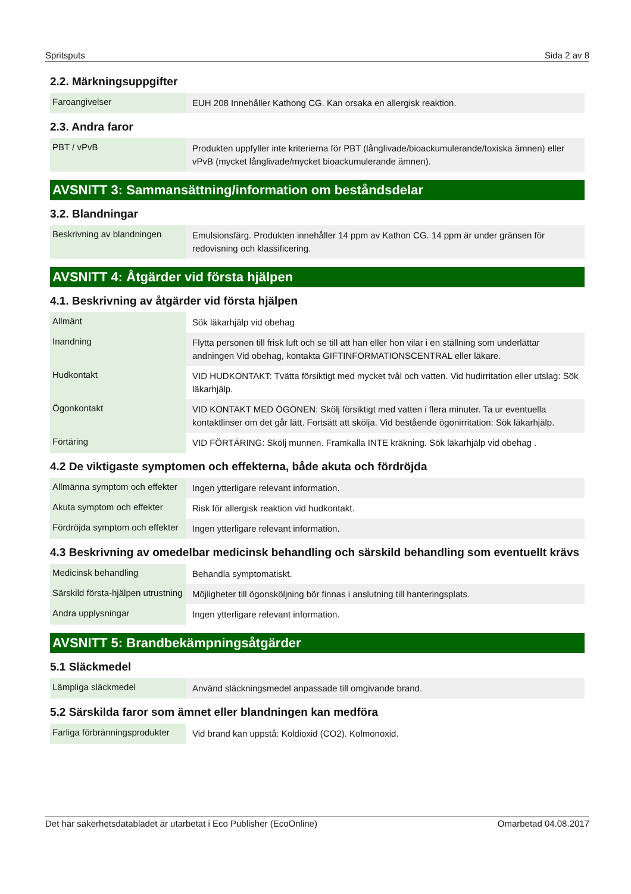Spritsputs Sida 2 av 8
2.2. Märkningsuppgifter
| Faroangivelser | EUH 208 Innehåller Kathong CG. Kan orsaka en allergisk reaktion. |
2.3. Andra faror
| PBT / vPvB | Produkten uppfyller inte kriterierna för PBT (långlivade/bioackumulerande/toxiska ämnen) eller vPvB (mycket långlivade/mycket bioackumulerande ämnen). |
AVSNITT 3: Sammansättning/information om beståndsdelar
3.2. Blandningar
| Beskrivning av blandningen | Emulsionsfärg. Produkten innehåller 14 ppm av Kathon CG. 14 ppm är under gränsen för redovisning och klassificering. |
AVSNITT 4: Åtgärder vid första hjälpen
4.1. Beskrivning av åtgärder vid första hjälpen
| Allmänt | Sök läkarhjälp vid obehag |
| Inandning | Flytta personen till frisk luft och se till att han eller hon vilar i en ställning som underlättar andningen Vid obehag, kontakta GIFTINFORMATIONSCENTRAL eller läkare. |
| Hudkontakt | VID HUDKONTAKT: Tvätta försiktigt med mycket tvål och vatten. Vid hudirritation eller utslag: Sök läkarhjälp. |
| Ögonkontakt | VID KONTAKT MED ÖGONEN: Skölj försiktigt med vatten i flera minuter. Ta ur eventuella kontaktlinser om det går lätt. Fortsätt att skölja. Vid bestående ögonirritation: Sök läkarhjälp. |
| Förtäring | VID FÖRTÄRING: Skölj munnen. Framkalla INTE kräkning. Sök läkarhjälp vid obehag . |
4.2 De viktigaste symptomen och effekterna, både akuta och fördröjda
| Allmänna symptom och effekter | Ingen ytterligare relevant information. |
| Akuta symptom och effekter | Risk för allergisk reaktion vid hudkontakt. |
| Fördröjda symptom och effekter | Ingen ytterligare relevant information. |
4.3 Beskrivning av omedelbar medicinsk behandling och särskild behandling som eventuellt krävs
| Medicinsk behandling | Behandla symptomatiskt. |
| Särskild första-hjälpen utrustning | Möjligheter till ögonsköljning bör finnas i anslutning till hanteringsplats. |
| Andra upplysningar | Ingen ytterligare relevant information. |
AVSNITT 5: Brandbekämpningsåtgärder
5.1 Släckmedel
| Lämpliga släckmedel | Använd släckningsmedel anpassade till omgivande brand. |
5.2 Särskilda faror som ämnet eller blandningen kan medföra
| Farliga förbränningsprodukter | Vid brand kan uppstå: Koldioxid (CO2). Kolmonoxid. |
Det här säkerhetsdatabladet är utarbetat i Eco Publisher (EcoOnline) Omarbetad 04.08.2017